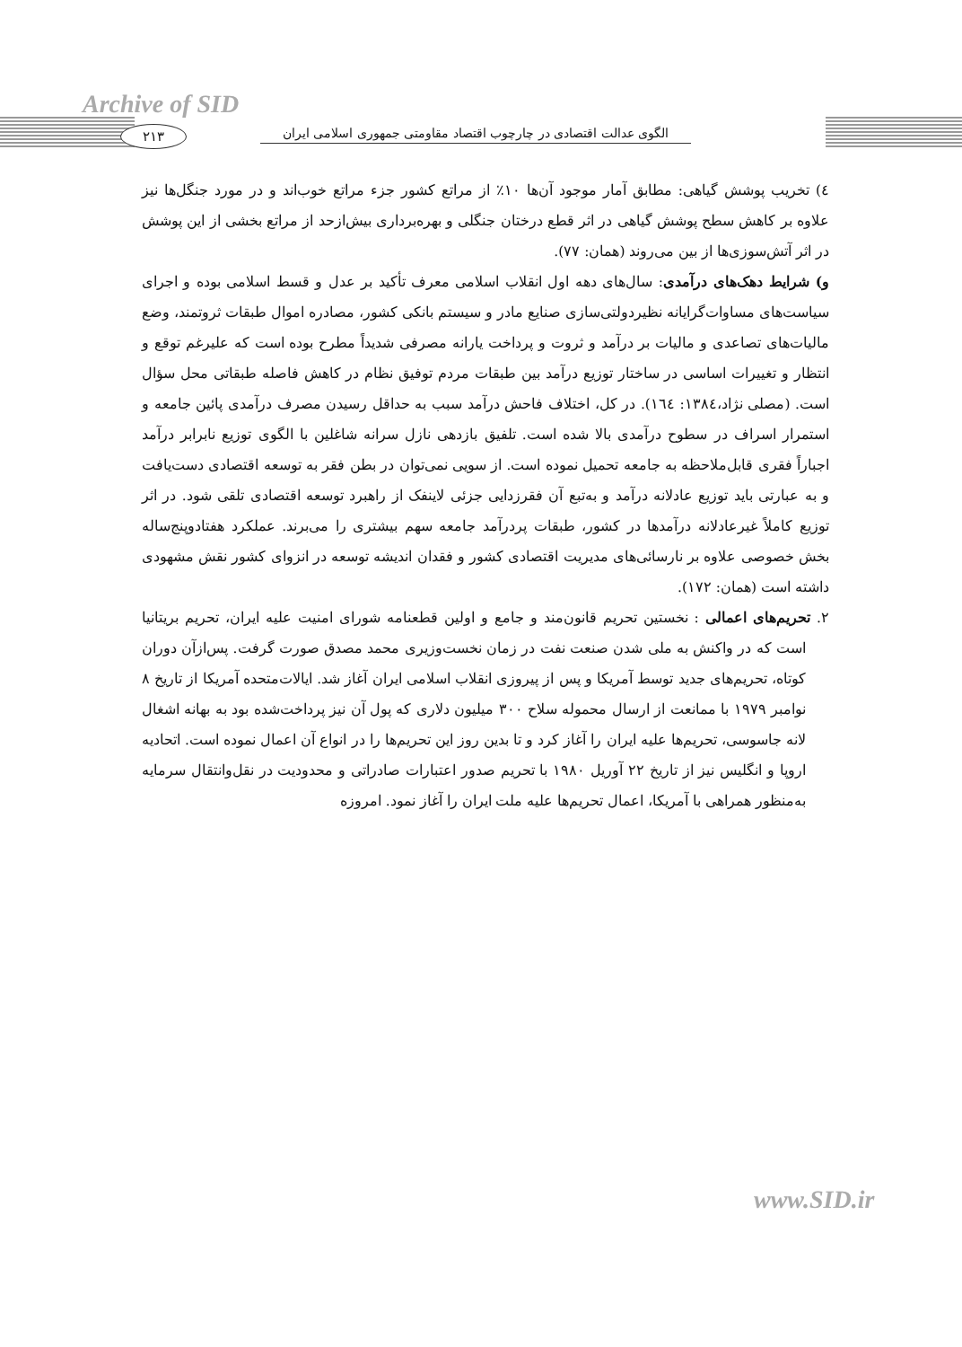Archive of SID
۲۱۳
الگوی عدالت اقتصادی در چارچوب اقتصاد مقاومتی جمهوری اسلامی ایران
٤) تخریب پوشش گیاهی: مطابق آمار موجود آن‌ها ۱۰٪ از مراتع کشور جزء مراتع خوب‌اند و در مورد جنگل‌ها نیز علاوه بر کاهش سطح پوشش گیاهی در اثر قطع درختان جنگلی و بهره‌برداری بیش‌ازحد از مراتع بخشی از این پوشش در اثر آتش‌سوزی‌ها از بین می‌روند (همان: ۷۷).
و) شرایط دهک‌های درآمدی: سال‌های دهه اول انقلاب اسلامی معرف تأکید بر عدل و قسط اسلامی بوده و اجرای سیاست‌های مساوات‌گرایانه نظیردولتی‌سازی صنایع مادر و سیستم بانکی کشور، مصادره اموال طبقات ثروتمند، وضع مالیات‌های تصاعدی و مالیات بر درآمد و ثروت و پرداخت یارانه مصرفی شدیداً مطرح بوده است که علیرغم توقع و انتظار و تغییرات اساسی در ساختار توزیع درآمد بین طبقات مردم توفیق نظام در کاهش فاصله طبقاتی محل سؤال است. (مصلی نژاد،۱۳۸٤: ١٦٤). در کل، اختلاف فاحش درآمد سبب به حداقل رسیدن مصرف درآمدی پائین جامعه و استمرار اسراف در سطوح درآمدی بالا شده است. تلفیق بازدهی نازل سرانه شاغلین با الگوی توزیع نابرابر درآمد اجباراً فقری قابل‌ملاحظه به جامعه تحمیل نموده است. از سویی نمی‌توان در بطن فقر به توسعه اقتصادی دست‌یافت و به عبارتی باید توزیع عادلانه درآمد و به‌تبع آن فقرزدایی جزئی لاینفک از راهبرد توسعه اقتصادی تلقی شود. در اثر توزیع کاملاً غیرعادلانه درآمدها در کشور، طبقات پردرآمد جامعه سهم بیشتری را می‌برند. عملکرد هفتادوپنج‌ساله بخش خصوصی علاوه بر نارسائی‌های مدیریت اقتصادی کشور و فقدان اندیشه توسعه در انزوای کشور نقش مشهودی داشته است (همان: ۱۷۲).
۲. تحریم‌های اعمالی : نخستین تحریم قانون‌مند و جامع و اولین قطعنامه شورای امنیت علیه ایران، تحریم بریتانیا است که در واکنش به ملی شدن صنعت نفت در زمان نخست‌وزیری محمد مصدق صورت گرفت. پس‌ازآن دوران کوتاه، تحریم‌های جدید توسط آمریکا و پس از پیروزی انقلاب اسلامی ایران آغاز شد. ایالات‌متحده آمریکا از تاریخ ۸ نوامبر ۱۹۷۹ با ممانعت از ارسال محموله سلاح ۳۰۰ میلیون دلاری که پول آن نیز پرداخت‌شده بود به بهانه اشغال لانه جاسوسی، تحریم‌ها علیه ایران را آغاز کرد و تا بدین روز این تحریم‌ها را در انواع آن اعمال نموده است. اتحادیه اروپا و انگلیس نیز از تاریخ ۲۲ آوریل ۱۹۸۰ با تحریم صدور اعتبارات صادراتی و محدودیت در نقل‌وانتقال سرمایه به‌منظور همراهی با آمریکا، اعمال تحریم‌ها علیه ملت ایران را آغاز نمود. امروزه
www.SID.ir